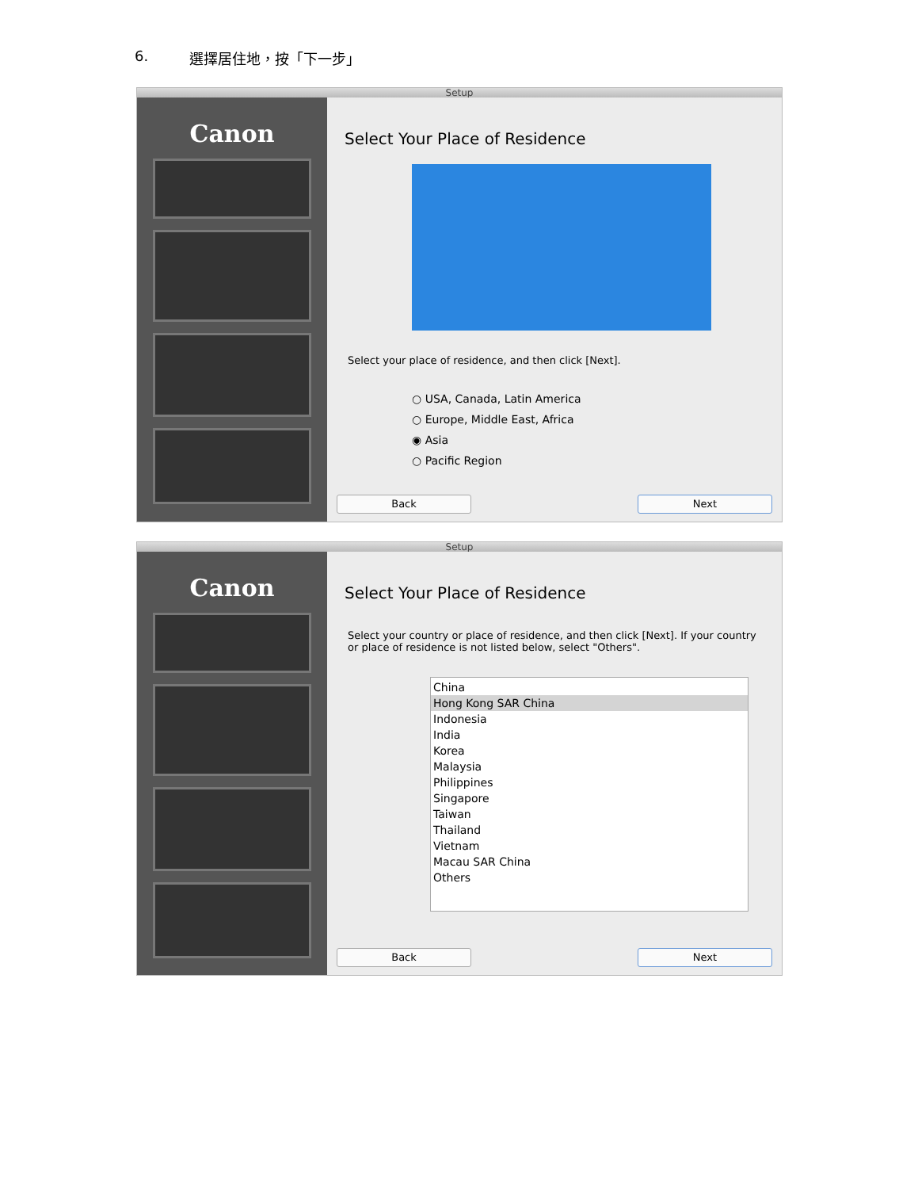6. 選擇居住地，按「下一步」
Setup
Canon
Select Your Place of Residence
Select your place of residence, and then click [Next].
○ USA, Canada, Latin America
○ Europe, Middle East, Africa
◉ Asia
○ Pacific Region
Back Next
Setup
Canon
Select Your Place of Residence
Select your country or place of residence, and then click [Next]. If your country or place of residence is not listed below, select "Others".
China
Hong Kong SAR China
Indonesia
India
Korea
Malaysia
Philippines
Singapore
Taiwan
Thailand
Vietnam
Macau SAR China
Others
Back Next